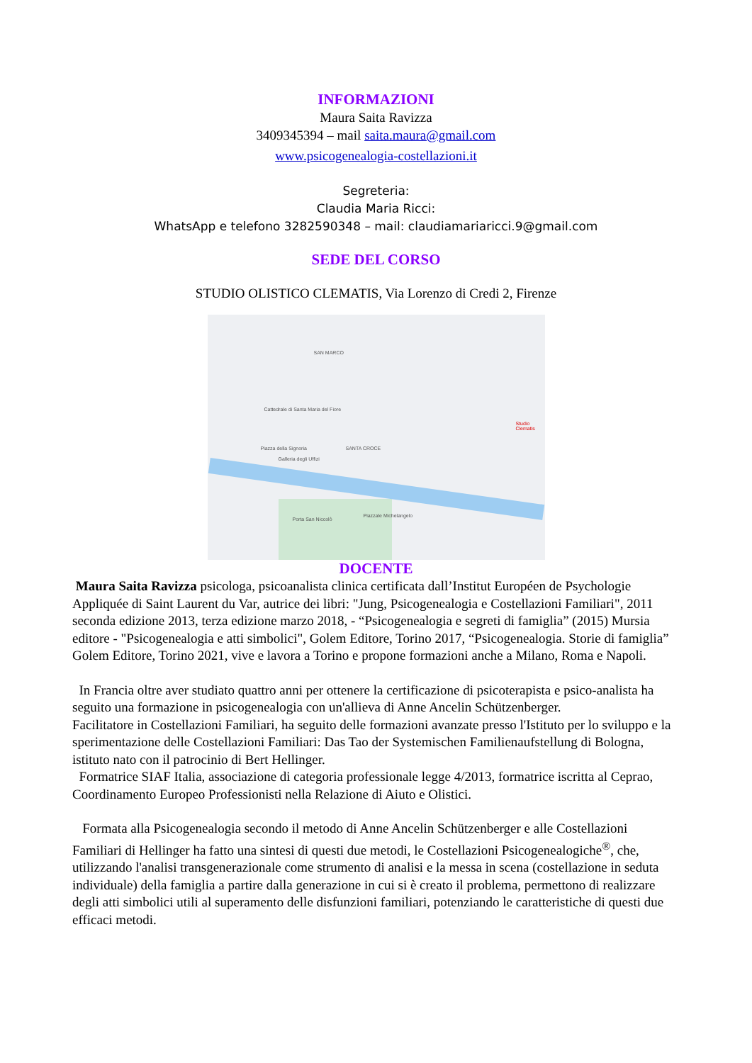INFORMAZIONI
Maura Saita Ravizza
3409345394 – mail saita.maura@gmail.com
www.psicogenealogia-costellazioni.it
Segreteria:
Claudia Maria Ricci:
WhatsApp e telefono 3282590348 – mail: claudiamariaricci.9@gmail.com
SEDE DEL CORSO
STUDIO OLISTICO CLEMATIS, Via Lorenzo di Credi 2, Firenze
SAN MARCO
Cattedrale di Santa Maria del Fiore
Piazza della Signoria SANTA CROCE
Galleria degli Uffizi
Porta San Niccolò
Studio Clematis
Piazzale Michelangelo
DOCENTE
Maura Saita Ravizza psicologa, psicoanalista clinica certificata dall’Institut Européen de Psychologie Appliquée di Saint Laurent du Var, autrice dei libri: "Jung, Psicogenealogia e Costellazioni Familiari", 2011 seconda edizione 2013, terza edizione marzo 2018, - “Psicogenealogia e segreti di famiglia” (2015) Mursia editore - "Psicogenealogia e atti simbolici", Golem Editore, Torino 2017, “Psicogenealogia. Storie di famiglia” Golem Editore, Torino 2021, vive e lavora a Torino e propone formazioni anche a Milano, Roma e Napoli.
In Francia oltre aver studiato quattro anni per ottenere la certificazione di psicoterapista e psico-analista ha seguito una formazione in psicogenealogia con un'allieva di Anne Ancelin Schützenberger.
Facilitatore in Costellazioni Familiari, ha seguito delle formazioni avanzate presso l'Istituto per lo sviluppo e la sperimentazione delle Costellazioni Familiari: Das Tao der Systemischen Familienaufstellung di Bologna, istituto nato con il patrocinio di Bert Hellinger.
Formatrice SIAF Italia, associazione di categoria professionale legge 4/2013, formatrice iscritta al Ceprao, Coordinamento Europeo Professionisti nella Relazione di Aiuto e Olistici.
Formata alla Psicogenealogia secondo il metodo di Anne Ancelin Schützenberger e alle Costellazioni Familiari di Hellinger ha fatto una sintesi di questi due metodi, le Costellazioni Psicogenealogiche<sup>®</sup>, che, utilizzando l'analisi transgenerazionale come strumento di analisi e la messa in scena (costellazione in seduta individuale) della famiglia a partire dalla generazione in cui si è creato il problema, permettono di realizzare degli atti simbolici utili al superamento delle disfunzioni familiari, potenziando le caratteristiche di questi due efficaci metodi.